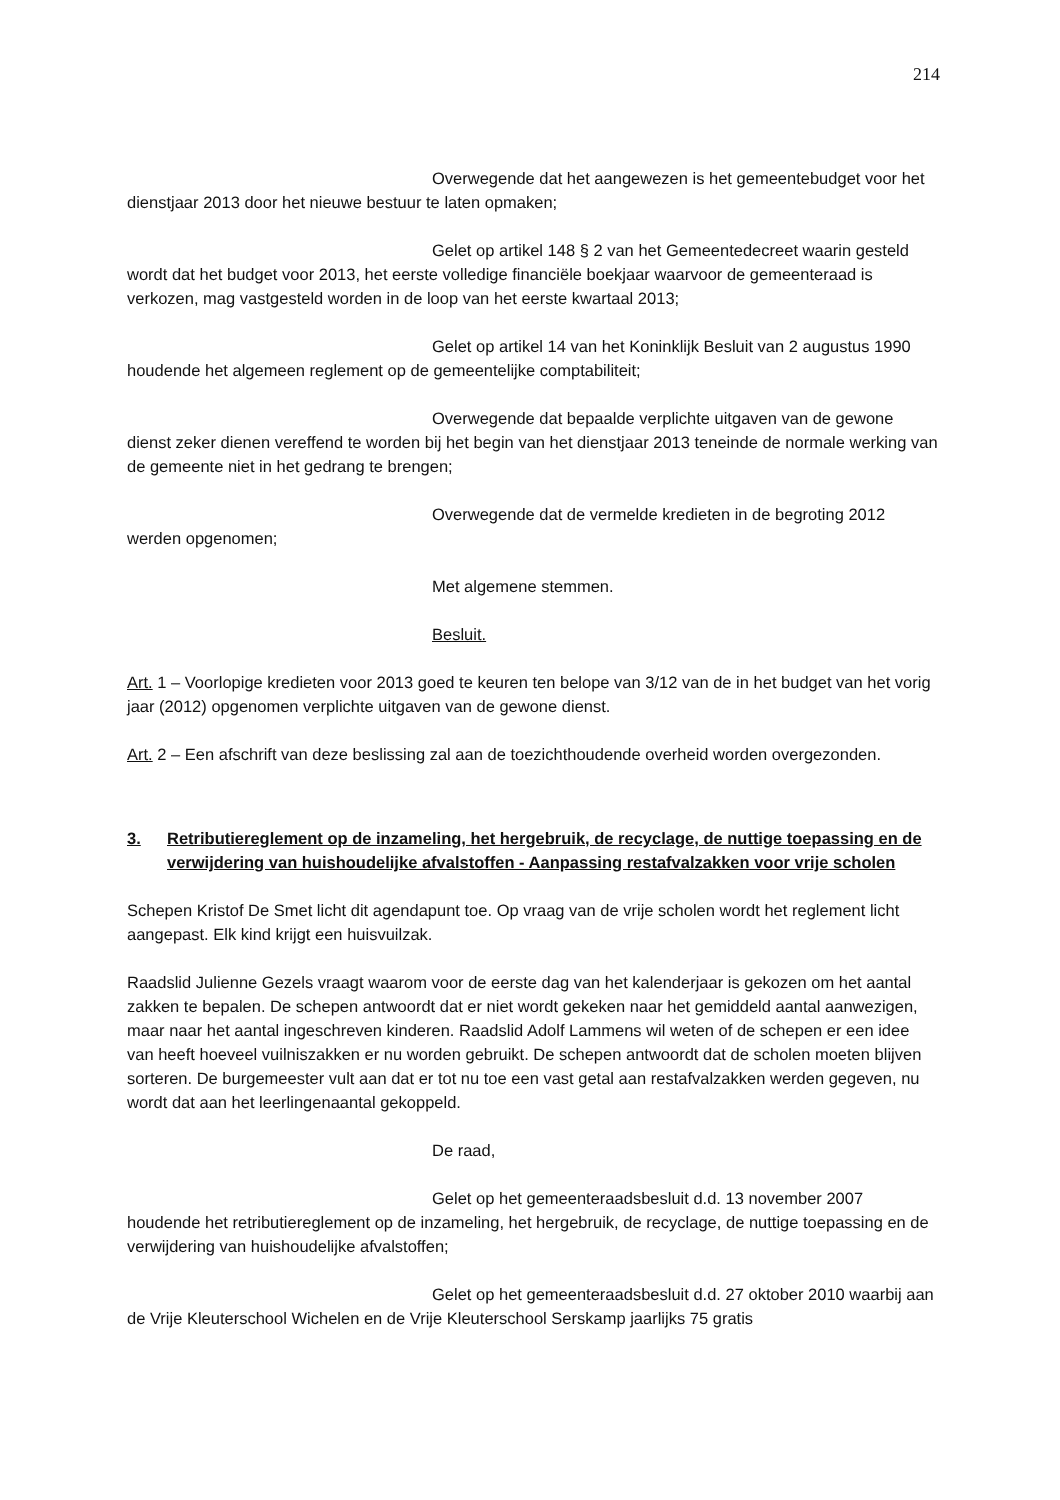214
Overwegende dat het aangewezen is het gemeentebudget voor het dienstjaar 2013 door het nieuwe bestuur te laten opmaken;
Gelet op artikel 148 § 2 van het Gemeentedecreet waarin gesteld wordt dat het budget voor 2013, het eerste volledige financiële boekjaar waarvoor de gemeenteraad is verkozen, mag vastgesteld worden in de loop van het eerste kwartaal 2013;
Gelet op artikel 14 van het Koninklijk Besluit van 2 augustus 1990 houdende het algemeen reglement op de gemeentelijke comptabiliteit;
Overwegende dat bepaalde verplichte uitgaven van de gewone dienst zeker dienen vereffend te worden bij het begin van het dienstjaar 2013 teneinde de normale werking van de gemeente niet in het gedrang te brengen;
Overwegende dat de vermelde kredieten in de begroting 2012 werden opgenomen;
Met algemene stemmen.
Besluit.
Art. 1 – Voorlopige kredieten voor 2013 goed te keuren ten belope van 3/12 van de in het budget van het vorig jaar (2012) opgenomen verplichte uitgaven van de gewone dienst.
Art. 2 – Een afschrift van deze beslissing zal aan de toezichthoudende overheid worden overgezonden.
3. Retributiereglement op de inzameling, het hergebruik, de recyclage, de nuttige toepassing en de verwijdering van huishoudelijke afvalstoffen - Aanpassing restafvalzakken voor vrije scholen
Schepen Kristof De Smet licht dit agendapunt toe. Op vraag van de vrije scholen wordt het reglement licht aangepast. Elk kind krijgt een huisvuilzak.
Raadslid Julienne Gezels vraagt waarom voor de eerste dag van het kalenderjaar is gekozen om het aantal zakken te bepalen. De schepen antwoordt dat er niet wordt gekeken naar het gemiddeld aantal aanwezigen, maar naar het aantal ingeschreven kinderen. Raadslid Adolf Lammens wil weten of de schepen er een idee van heeft hoeveel vuilniszakken er nu worden gebruikt. De schepen antwoordt dat de scholen moeten blijven sorteren. De burgemeester vult aan dat er tot nu toe een vast getal aan restafvalzakken werden gegeven, nu wordt dat aan het leerlingenaantal gekoppeld.
De raad,
Gelet op het gemeenteraadsbesluit d.d. 13 november 2007 houdende het retributiereglement op de inzameling, het hergebruik, de recyclage, de nuttige toepassing en de verwijdering van huishoudelijke afvalstoffen;
Gelet op het gemeenteraadsbesluit d.d. 27 oktober 2010 waarbij aan de Vrije Kleuterschool Wichelen en de Vrije Kleuterschool Serskamp jaarlijks 75 gratis